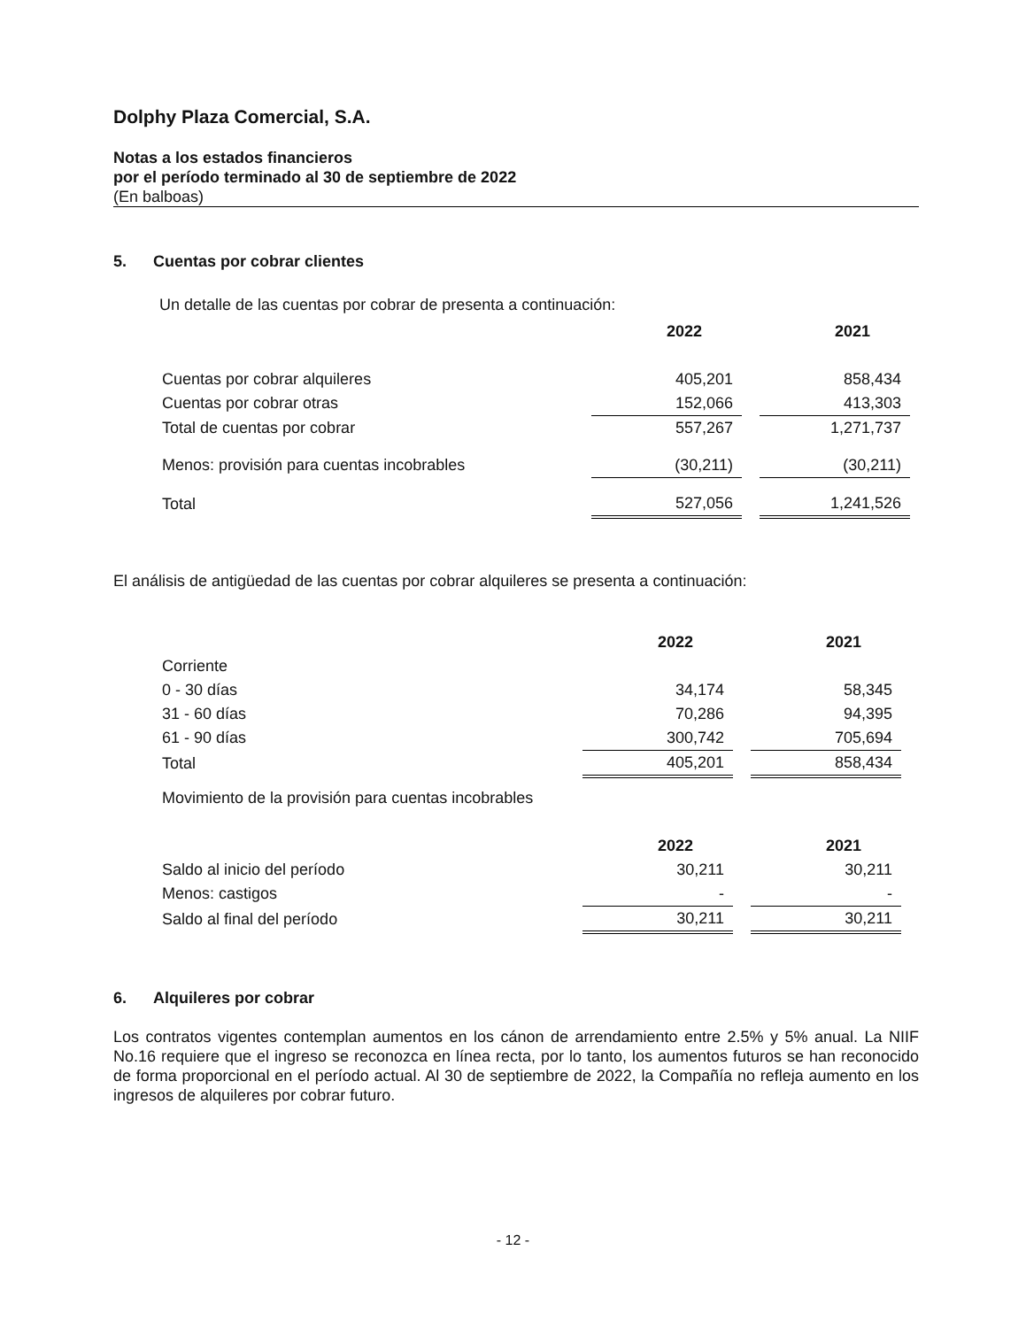Dolphy Plaza Comercial, S.A.
Notas a los estados financieros
por el período terminado al 30 de septiembre de 2022
(En balboas)
5. Cuentas por cobrar clientes
Un detalle de las cuentas por cobrar de presenta a continuación:
| | 2022 | | 2021 |
| Cuentas por cobrar alquileres | 405,201 | | 858,434 |
| Cuentas por cobrar otras | 152,066 | | 413,303 |
| Total de cuentas por cobrar | 557,267 | | 1,271,737 |
| Menos: provisión para cuentas incobrables | (30,211) | | (30,211) |
| Total | 527,056 | | 1,241,526 |
El análisis de antigüedad de las cuentas por cobrar alquileres se presenta a continuación:
| | 2022 | | 2021 |
| Corriente | | | |
| 0 - 30 días | 34,174 | | 58,345 |
| 31 - 60 días | 70,286 | | 94,395 |
| 61 - 90 días | 300,742 | | 705,694 |
| Total | 405,201 | | 858,434 |
| Movimiento de la provisión para cuentas incobrables | | | |
| | 2022 | | 2021 |
| Saldo al inicio del período | 30,211 | | 30,211 |
| Menos: castigos | - | | - |
| Saldo al final del período | 30,211 | | 30,211 |
6. Alquileres por cobrar
Los contratos vigentes contemplan aumentos en los cánon de arrendamiento entre 2.5% y 5% anual. La NIIF No.16 requiere que el ingreso se reconozca en línea recta, por lo tanto, los aumentos futuros se han reconocido de forma proporcional en el período actual. Al 30 de septiembre de 2022, la Compañía no refleja aumento en los ingresos de alquileres por cobrar futuro.
- 12 -